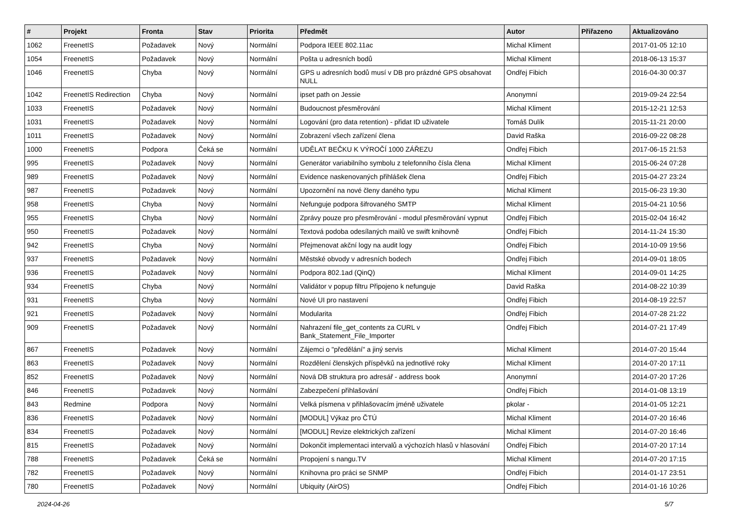| # | Projekt | Fronta | Stav | Priorita | Předmět | Autor | Přiřazeno | Aktualizováno |
| --- | --- | --- | --- | --- | --- | --- | --- | --- |
| 1062 | FreenetIS | Požadavek | Nový | Normální | Podpora IEEE 802.11ac | Michal Kliment | | 2017-01-05 12:10 |
| 1054 | FreenetIS | Požadavek | Nový | Normální | Pošta u adresních bodů | Michal Kliment | | 2018-06-13 15:37 |
| 1046 | FreenetIS | Chyba | Nový | Normální | GPS u adresních bodů musí v DB pro prázdné GPS obsahovat NULL | Ondřej Fibich | | 2016-04-30 00:37 |
| 1042 | FreenetIS Redirection | Chyba | Nový | Normální | ipset path on Jessie | Anonymní | | 2019-09-24 22:54 |
| 1033 | FreenetIS | Požadavek | Nový | Normální | Budoucnost přesměrování | Michal Kliment | | 2015-12-21 12:53 |
| 1031 | FreenetIS | Požadavek | Nový | Normální | Logování (pro data retention) - přidat ID uživatele | Tomáš Dulík | | 2015-11-21 20:00 |
| 1011 | FreenetIS | Požadavek | Nový | Normální | Zobrazení všech zařízení člena | David Raška | | 2016-09-22 08:28 |
| 1000 | FreenetIS | Podpora | Čeká se | Normální | UDĚLAT BEČKU K VÝROČÍ 1000 ZÁŘEZU | Ondřej Fibich | | 2017-06-15 21:53 |
| 995 | FreenetIS | Požadavek | Nový | Normální | Generátor variabilního symbolu z telefonního čísla člena | Michal Kliment | | 2015-06-24 07:28 |
| 989 | FreenetIS | Požadavek | Nový | Normální | Evidence naskenovaných přihlášek člena | Ondřej Fibich | | 2015-04-27 23:24 |
| 987 | FreenetIS | Požadavek | Nový | Normální | Upozornění na nové členy daného typu | Michal Kliment | | 2015-06-23 19:30 |
| 958 | FreenetIS | Chyba | Nový | Normální | Nefunguje podpora šifrovaného SMTP | Michal Kliment | | 2015-04-21 10:56 |
| 955 | FreenetIS | Chyba | Nový | Normální | Zprávy pouze pro přesměrování - modul přesměrování vypnut | Ondřej Fibich | | 2015-02-04 16:42 |
| 950 | FreenetIS | Požadavek | Nový | Normální | Textová podoba odesílaných mailů ve swift knihovně | Ondřej Fibich | | 2014-11-24 15:30 |
| 942 | FreenetIS | Chyba | Nový | Normální | Přejmenovat akční logy na audit logy | Ondřej Fibich | | 2014-10-09 19:56 |
| 937 | FreenetIS | Požadavek | Nový | Normální | Městské obvody v adresních bodech | Ondřej Fibich | | 2014-09-01 18:05 |
| 936 | FreenetIS | Požadavek | Nový | Normální | Podpora 802.1ad (QinQ) | Michal Kliment | | 2014-09-01 14:25 |
| 934 | FreenetIS | Chyba | Nový | Normální | Validátor v popup filtru Připojeno k nefunguje | David Raška | | 2014-08-22 10:39 |
| 931 | FreenetIS | Chyba | Nový | Normální | Nové UI pro nastavení | Ondřej Fibich | | 2014-08-19 22:57 |
| 921 | FreenetIS | Požadavek | Nový | Normální | Modularita | Ondřej Fibich | | 2014-07-28 21:22 |
| 909 | FreenetIS | Požadavek | Nový | Normální | Nahrazení file_get_contents za CURL v Bank_Statement_File_Importer | Ondřej Fibich | | 2014-07-21 17:49 |
| 867 | FreenetIS | Požadavek | Nový | Normální | Zájemci o "předělání" a jiný servis | Michal Kliment | | 2014-07-20 15:44 |
| 863 | FreenetIS | Požadavek | Nový | Normální | Rozdělení členských příspěvků na jednotlivé roky | Michal Kliment | | 2014-07-20 17:11 |
| 852 | FreenetIS | Požadavek | Nový | Normální | Nová DB struktura pro adresář - address book | Anonymní | | 2014-07-20 17:26 |
| 846 | FreenetIS | Požadavek | Nový | Normální | Zabezpečení přihlašování | Ondřej Fibich | | 2014-01-08 13:19 |
| 843 | Redmine | Podpora | Nový | Normální | Velká písmena v přihlašovacím jméně uživatele | pkolar - | | 2014-01-05 12:21 |
| 836 | FreenetIS | Požadavek | Nový | Normální | [MODUL] Výkaz pro ČTÚ | Michal Kliment | | 2014-07-20 16:46 |
| 834 | FreenetIS | Požadavek | Nový | Normální | [MODUL] Revize elektrických zařízení | Michal Kliment | | 2014-07-20 16:46 |
| 815 | FreenetIS | Požadavek | Nový | Normální | Dokončit implementaci intervalů a výchozích hlasů v hlasování | Ondřej Fibich | | 2014-07-20 17:14 |
| 788 | FreenetIS | Požadavek | Čeká se | Normální | Propojení s nangu.TV | Michal Kliment | | 2014-07-20 17:15 |
| 782 | FreenetIS | Požadavek | Nový | Normální | Knihovna pro práci se SNMP | Ondřej Fibich | | 2014-01-17 23:51 |
| 780 | FreenetIS | Požadavek | Nový | Normální | Ubiquity (AirOS) | Ondřej Fibich | | 2014-01-16 10:26 |
2024-04-26 5/7